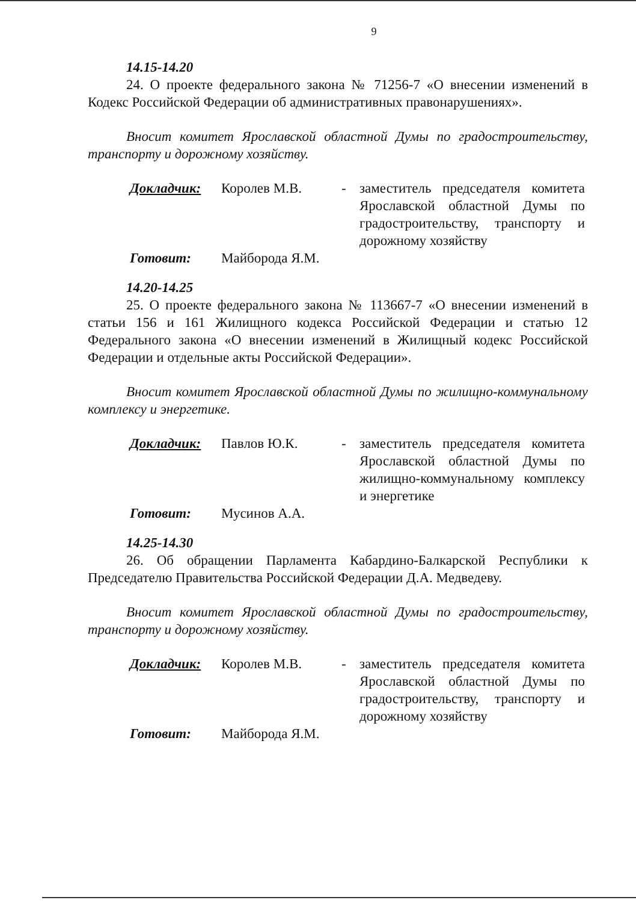9
14.15-14.20
24. О проекте федерального закона № 71256-7 «О внесении изменений в Кодекс Российской Федерации об административных правонарушениях».
Вносит комитет Ярославской областной Думы по градостроитель­ству, транспорту и дорожному хозяйству.
| Докладчик: | Королев М.В. | - | заместитель председателя комите­та Ярославской областной Думы по градостроительству, транспор­ту и дорожному хозяйству |
| Готовит: | Майборода Я.М. | | |
14.20-14.25
25. О проекте федерального закона № 113667-7 «О внесении изменений в статьи 156 и 161 Жилищного кодекса Российской Федерации и статью 12 Федерального закона «О внесении изменений в Жилищный кодекс Россий­ской Федерации и отдельные акты Российской Федерации».
Вносит комитет Ярославской областной Думы по жилищно-коммунальному комплексу и энергетике.
| Докладчик: | Павлов Ю.К. | - | заместитель председателя комите­та Ярославской областной Думы по жилищно-коммунальному ком­плексу и энергетике |
| Готовит: | Мусинов А.А. | | |
14.25-14.30
26. Об обращении Парламента Кабардино-Балкарской Республики к Председателю Правительства Российской Федерации Д.А. Медведеву.
Вносит комитет Ярославской областной Думы по градостроитель­ству, транспорту и дорожному хозяйству.
| Докладчик: | Королев М.В. | - | заместитель председателя комите­та Ярославской областной Думы по градостроительству, транспор­ту и дорожному хозяйству |
| Готовит: | Майборода Я.М. | | |